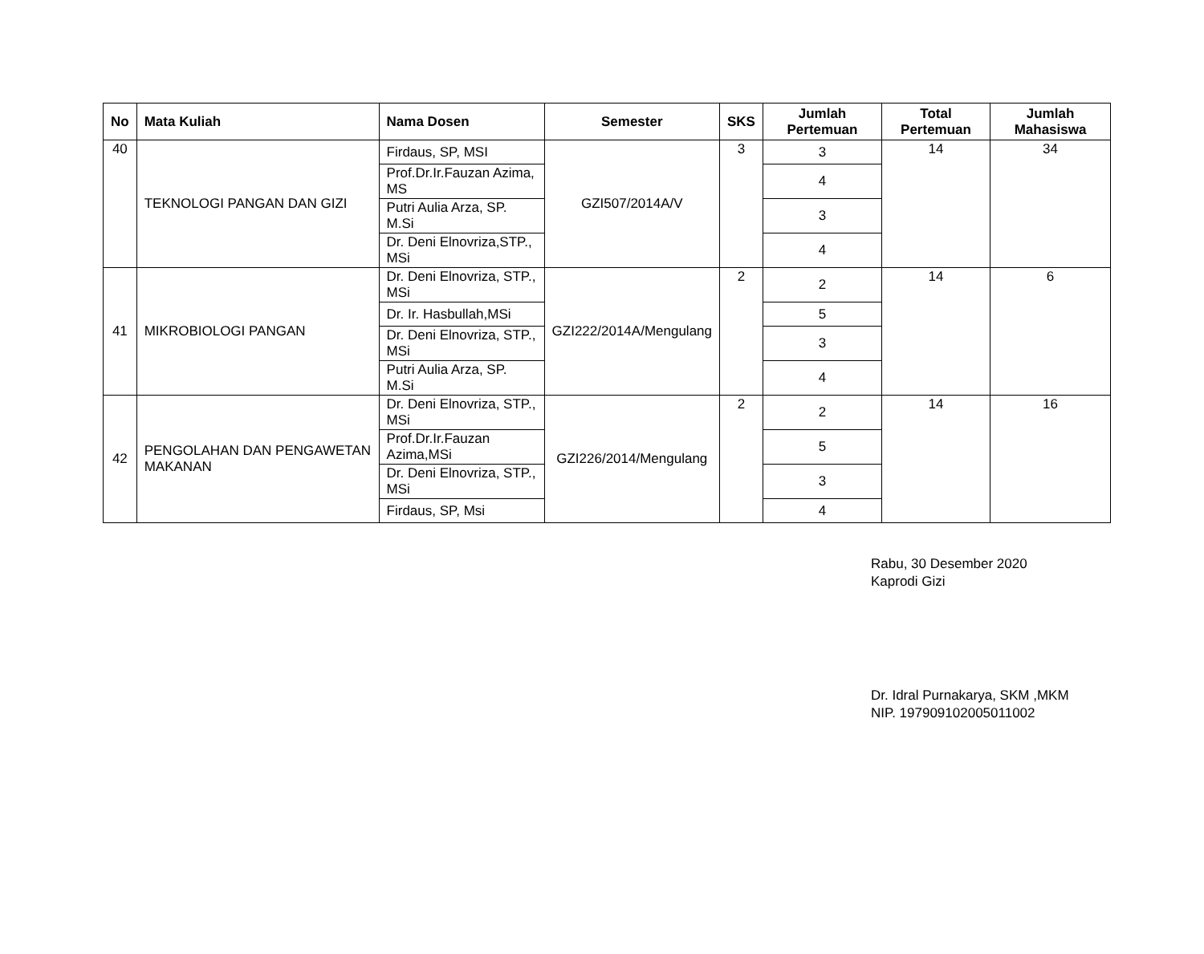| No | Mata Kuliah | Nama Dosen | Semester | SKS | Jumlah Pertemuan | Total Pertemuan | Jumlah Mahasiswa |
| --- | --- | --- | --- | --- | --- | --- | --- |
| 40 | TEKNOLOGI PANGAN DAN GIZI | Firdaus, SP, MSI | GZI507/2014A/V | 3 | 3 | 14 | 34 |
| | | Prof.Dr.Ir.Fauzan Azima, MS | | | 4 | | |
| | | Putri Aulia Arza, SP. M.Si | | | 3 | | |
| | | Dr. Deni Elnovriza,STP., MSi | | | 4 | | |
| 41 | MIKROBIOLOGI PANGAN | Dr. Deni Elnovriza, STP., MSi | GZI222/2014A/Mengulang | 2 | 2 | 14 | 6 |
| | | Dr. Ir. Hasbullah,MSi | | | 5 | | |
| | | Dr. Deni Elnovriza, STP., MSi | | | 3 | | |
| | | Putri Aulia Arza, SP. M.Si | | | 4 | | |
| 42 | PENGOLAHAN DAN PENGAWETAN MAKANAN | Dr. Deni Elnovriza, STP., MSi | GZI226/2014/Mengulang | 2 | 2 | 14 | 16 |
| | | Prof.Dr.Ir.Fauzan Azima,MSi | | | 5 | | |
| | | Dr. Deni Elnovriza, STP., MSi | | | 3 | | |
| | | Firdaus, SP, Msi | | | 4 | | |
Rabu, 30 Desember 2020
Kaprodi Gizi
Dr. Idral Purnakarya, SKM ,MKM
NIP. 197909102005011002